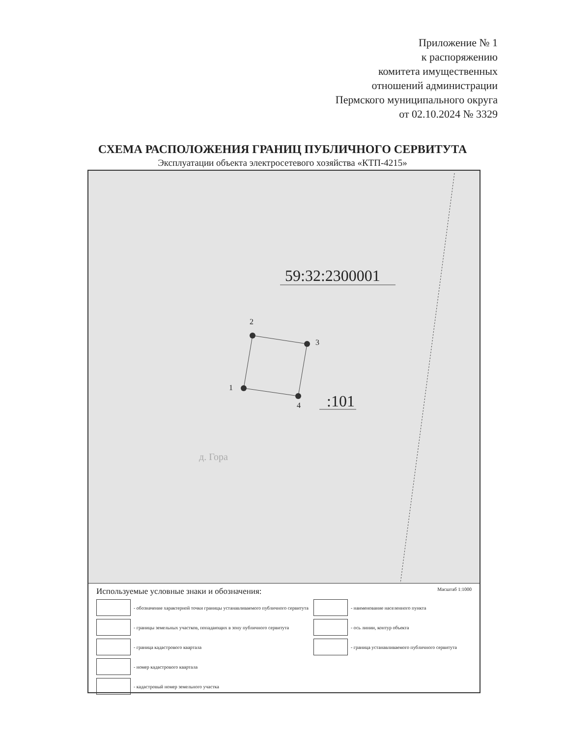Приложение № 1
к распоряжению
комитета имущественных
отношений администрации
Пермского муниципального округа
от 02.10.2024 № 3329
СХЕМА РАСПОЛОЖЕНИЯ ГРАНИЦ ПУБЛИЧНОГО СЕРВИТУТА
Эксплуатации объекта электросетевого хозяйства «КТП-4215»
59:32:2300001
2
3
1
4 :101
д. Гора
Используемые условные знаки и обозначения: Масштаб 1:1000
- обозначение характерной точки границы устанавливаемого публичного сервитута
- границы земельных участков, попадающих в зону публичного сервитута
- граница кадастрового квартала
- номер кадастрового квартала
- кадастровый номер земельного участка
- наименование населенного пункта
- ось линии, контур объекта
- граница устанавливаемого публичного сервитута